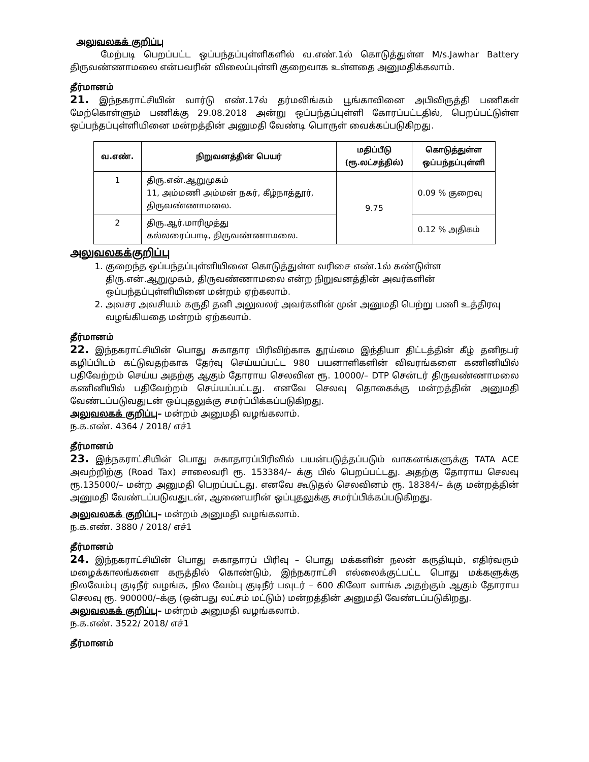அலுவலகக் குறிப்பு
மேற்படி பெறப்பட்ட ஒப்பந்தப்புள்ளிகளில் வ.எண்.1ல் கொடுத்துள்ள M/s.Jawhar Battery திருவண்ணாமலை என்பவரின் விலைப்புள்ளி குறைவாக உள்ளதை அனுமதிக்கலாம்.
தீர்மானம்
21. இந்நகராட்சியின் வார்டு எண்.17ல் தர்மலிங்கம் பூங்காவினை அபிவிருத்தி பணிகள் மேற்கொள்ளும் பணிக்கு 29.08.2018 அன்று ஒப்பந்தப்புள்ளி கோரப்பட்டதில், பெறப்பட்டுள்ள ஒப்பந்தப்புள்ளியினை மன்றத்தின் அனுமதி வேண்டி பொருள் வைக்கப்படுகிறது.
| வ.எண். | நிறுவனத்தின் பெயர் | மதிப்பீடு (ரூ.லட்சத்தில்) | கொடுத்துள்ள ஒப்பந்தப்புள்ளி |
| --- | --- | --- | --- |
| 1 | திரு.என்.ஆறுமுகம் 11, அம்மணி அம்மன் நகர், கீழ்நாத்தூர், திருவண்ணாமலை. | 9.75 | 0.09 % குறைவு |
| 2 | திரு.ஆர்.மாரிமுத்து கல்லரைப்பாடி, திருவண்ணாமலை. | | 0.12 % அதிகம் |
அலுவலகக்குறிப்பு
1. குறைந்த ஒப்பந்தப்புள்ளியினை கொடுத்துள்ள வரிசை எண்.1ல் கண்டுள்ள திரு.என்.ஆறுமுகம், திருவண்ணாமலை என்ற நிறுவனத்தின் அவர்களின் ஒப்பந்தப்புள்ளியினை மன்றம் ஏற்கலாம்.
2. அவசர அவசியம் கருதி தனி அலுவலர் அவர்களின் முன் அனுமதி பெற்று பணி உத்திரவு வழங்கியதை மன்றம் ஏற்கலாம்.
தீர்மானம்
22. இந்நகராட்சியின் பொது சுகாதார பிரிவிற்காக தூய்மை இந்தியா திட்டத்தின் கீழ் தனிநபர் கழிப்பிடம் கட்டுவதற்காக தேர்வு செய்யப்பட்ட 980 பயனாளிகளின் விவரங்களை கணினியில் பதிவேற்றம் செய்ய அதற்கு ஆகும் தோராய செலவின ரூ. 10000/– DTP சென்டர் திருவண்ணாமலை கணினியில் பதிவேற்றம் செய்யப்பட்டது. எனவே செலவு தொகைக்கு மன்றத்தின் அனுமதி வேண்டப்படுவதுடன் ஒப்புதலுக்கு சமர்ப்பிக்கப்படுகிறது.
அலுவலகக் குறிப்பு– மன்றம் அனுமதி வழங்கலாம்.
ந.க.எண். 4364 / 2018/ எச்1
தீர்மானம்
23. இந்நகராட்சியின் பொது சுகாதாரப்பிரிவில் பயன்படுத்தப்படும் வாகனங்களுக்கு TATA ACE அவற்றிற்கு (Road Tax) சாலைவரி ரூ. 153384/– க்கு பில் பெறப்பட்டது. அதற்கு தோராய செலவு ரூ.135000/– மன்ற அனுமதி பெறப்பட்டது. எனவே கூடுதல் செலவினம் ரூ. 18384/– க்கு மன்றத்தின் அனுமதி வேண்டப்படுவதுடன், ஆணையரின் ஒப்புதலுக்கு சமர்ப்பிக்கப்படுகிறது.
அலுவலகக் குறிப்பு– மன்றம் அனுமதி வழங்கலாம்.
ந.க.எண். 3880 / 2018/ எச்1
தீர்மானம்
24. இந்நகராட்சியின் பொது சுகாதாரப் பிரிவு – பொது மக்களின் நலன் கருதியும், எதிர்வரும் மழைக்காலங்களை கருத்தில் கொண்டும், இந்நகராட்சி எல்லைக்குட்பட்ட பொது மக்களுக்கு நிலவேம்பு குடிநீர் வழங்க, நில வேம்பு குடிநீர் பவுடர் – 600 கிலோ வாங்க அதற்கும் ஆகும் தோராய செலவு ரூ. 900000/–க்கு (ஒன்பது லட்சம் மட்டும்) மன்றத்தின் அனுமதி வேண்டப்படுகிறது.
அலுவலகக் குறிப்பு– மன்றம் அனுமதி வழங்கலாம்.
ந.க.எண். 3522/ 2018/ எச்1
தீர்மானம்